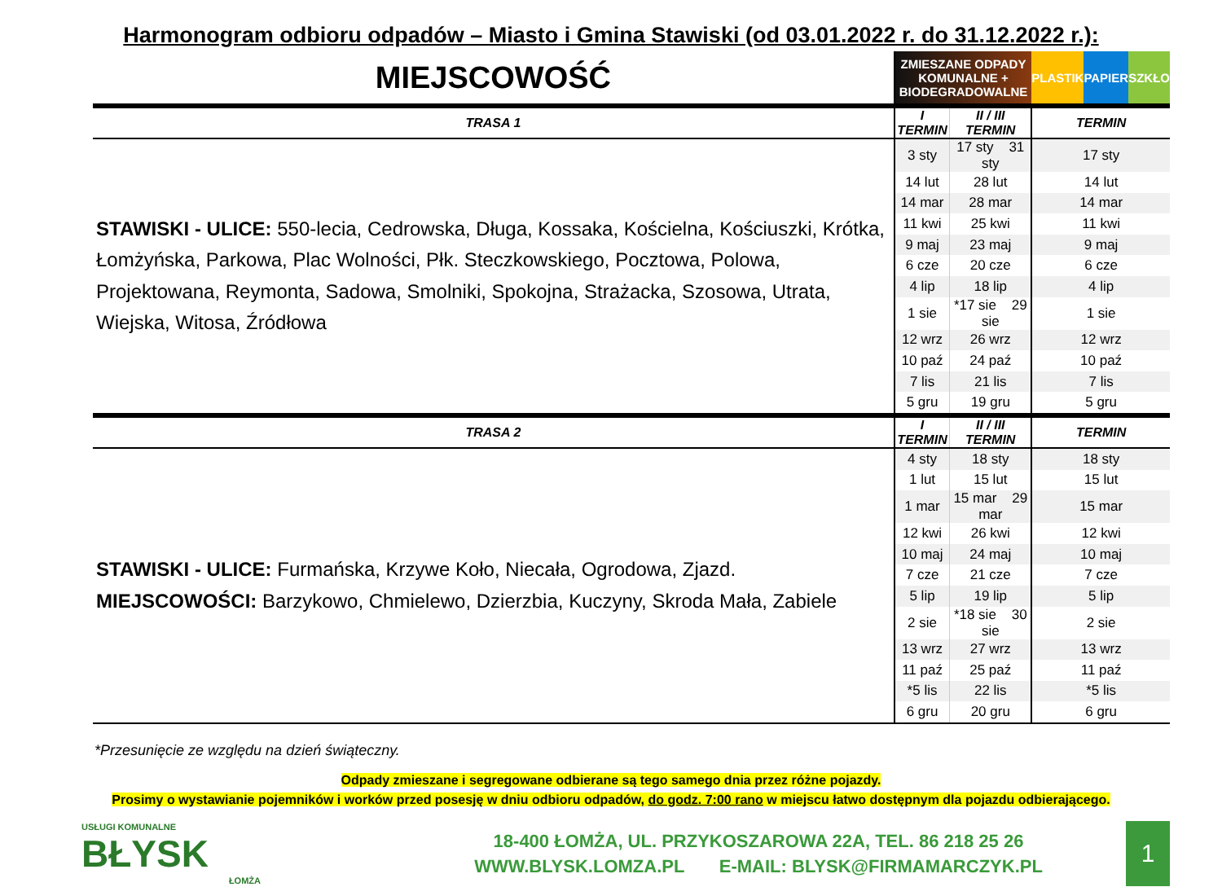Harmonogram odbioru odpadów – Miasto i Gmina Stawiski (od 03.01.2022 r. do 31.12.2022 r.):
| MIEJSCOWOŚĆ | ZMIESZANE ODPADY KOMUNALNE + BIODEGRADOWALNE | | PLASTIK PAPIER SZKŁO |
| TRASA 1 | I TERMIN | II / III TERMIN | TERMIN |
| STAWISKI - ULICE: 550-lecia, Cedrowska, Długa, Kossaka, Kościelna, Kościuszki, Krótka, Łomżyńska, Parkowa, Plac Wolności, Płk. Steczkowskiego, Pocztowa, Polowa, Projektowana, Reymonta, Sadowa, Smolniki, Spokojna, Strażacka, Szosowa, Utrata, Wiejska, Witosa, Źródłowa | 3 sty | 17 sty 31 sty | 17 sty |
| | 14 lut | 28 lut | 14 lut |
| | 14 mar | 28 mar | 14 mar |
| | 11 kwi | 25 kwi | 11 kwi |
| | 9 maj | 23 maj | 9 maj |
| | 6 cze | 20 cze | 6 cze |
| | 4 lip | 18 lip | 4 lip |
| | 1 sie | *17 sie 29 sie | 1 sie |
| | 12 wrz | 26 wrz | 12 wrz |
| | 10 paź | 24 paź | 10 paź |
| | 7 lis | 21 lis | 7 lis |
| | 5 gru | 19 gru | 5 gru |
| TRASA 2 | I TERMIN | II / III TERMIN | TERMIN |
| STAWISKI - ULICE: Furmańska, Krzywe Koło, Niecała, Ogrodowa, Zjazd. MIEJSCOWOŚCI: Barzykowo, Chmielewo, Dzierzbia, Kuczyny, Skroda Mała, Zabiele | 4 sty | 18 sty | 18 sty |
| | 1 lut | 15 lut | 15 lut |
| | 1 mar | 15 mar 29 mar | 15 mar |
| | 12 kwi | 26 kwi | 12 kwi |
| | 10 maj | 24 maj | 10 maj |
| | 7 cze | 21 cze | 7 cze |
| | 5 lip | 19 lip | 5 lip |
| | 2 sie | *18 sie 30 sie | 2 sie |
| | 13 wrz | 27 wrz | 13 wrz |
| | 11 paź | 25 paź | 11 paź |
| | *5 lis | 22 lis | *5 lis |
| | 6 gru | 20 gru | 6 gru |
*Przesunięcie ze względu na dzień świąteczny.
Odpady zmieszane i segregowane odbierane są tego samego dnia przez różne pojazdy.
Prosimy o wystawianie pojemników i worków przed posesję w dniu odbioru odpadów, do godz. 7:00 rano w miejscu łatwo dostępnym dla pojazdu odbierającego.
USŁUGI KOMUNALNE
BŁYSK
ŁOMŻA
18-400 ŁOMŻA, UL. PRZYKOSZAROWA 22A, TEL. 86 218 25 26
WWW.BLYSK.LOMZA.PL E-MAIL: BLYSK@FIRMAMARCZYK.PL
1